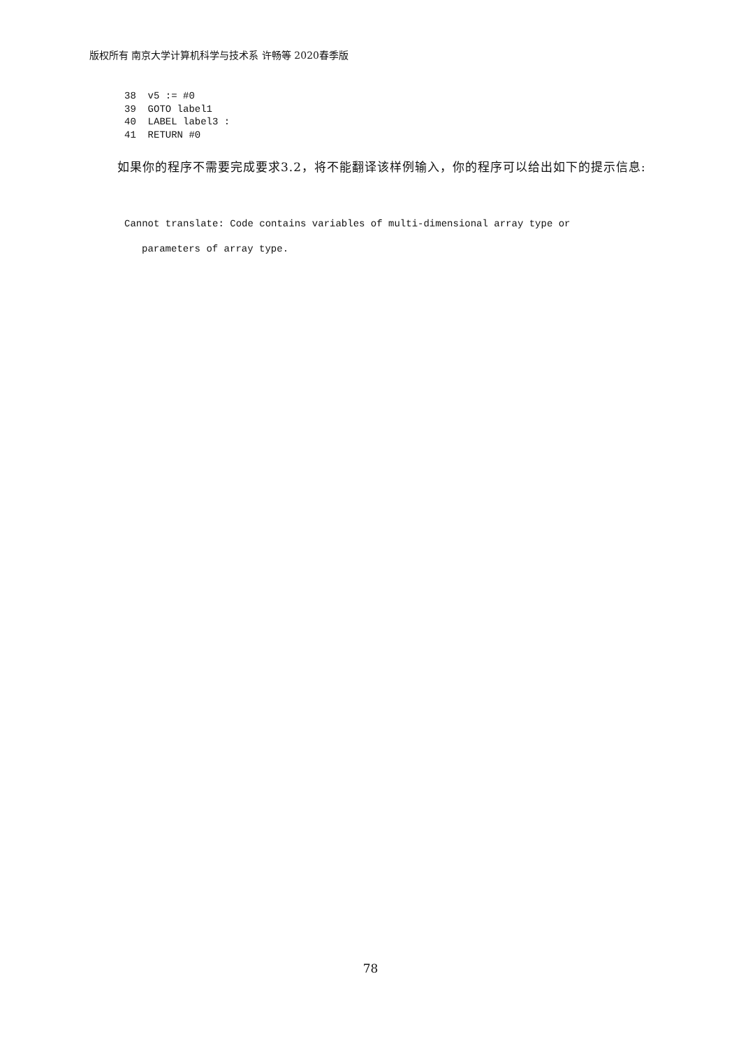版权所有 南京大学计算机科学与技术系 许畅等 2020春季版
38 v5 := #0 39 GOTO label1 40 LABEL label3 : 41 RETURN #0
如果你的程序不需要完成要求3.2，将不能翻译该样例输入，你的程序可以给出如下的提示信息:
Cannot translate: Code contains variables of multi-dimensional array type or
parameters of array type.
78